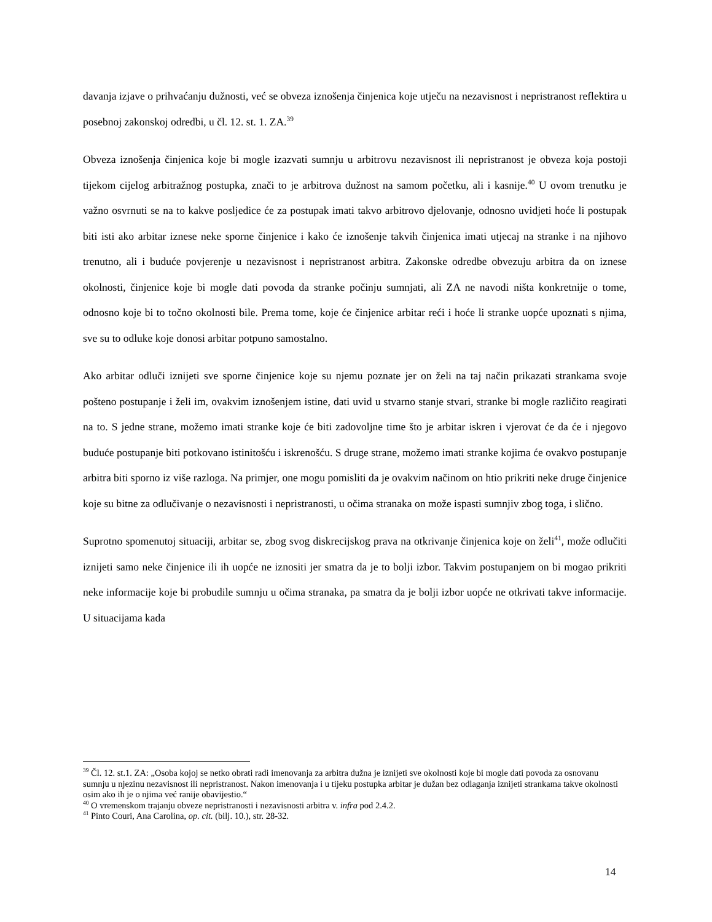davanja izjave o prihvaćanju dužnosti, već se obveza iznošenja činjenica koje utječu na nezavisnost i nepristranost reflektira u posebnoj zakonskoj odredbi, u čl. 12. st. 1. ZA.<sup>39</sup>
Obveza iznošenja činjenica koje bi mogle izazvati sumnju u arbitrovu nezavisnost ili nepristranost je obveza koja postoji tijekom cijelog arbitražnog postupka, znači to je arbitrova dužnost na samom početku, ali i kasnije.<sup>40</sup> U ovom trenutku je važno osvrnuti se na to kakve posljedice će za postupak imati takvo arbitrovo djelovanje, odnosno uvidjeti hoće li postupak biti isti ako arbitar iznese neke sporne činjenice i kako će iznošenje takvih činjenica imati utjecaj na stranke i na njihovo trenutno, ali i buduće povjerenje u nezavisnost i nepristranost arbitra. Zakonske odredbe obvezuju arbitra da on iznese okolnosti, činjenice koje bi mogle dati povoda da stranke počinju sumnjati, ali ZA ne navodi ništa konkretnije o tome, odnosno koje bi to točno okolnosti bile. Prema tome, koje će činjenice arbitar reći i hoće li stranke uopće upoznati s njima, sve su to odluke koje donosi arbitar potpuno samostalno.
Ako arbitar odluči iznijeti sve sporne činjenice koje su njemu poznate jer on želi na taj način prikazati strankama svoje pošteno postupanje i želi im, ovakvim iznošenjem istine, dati uvid u stvarno stanje stvari, stranke bi mogle različito reagirati na to. S jedne strane, možemo imati stranke koje će biti zadovoljne time što je arbitar iskren i vjerovat će da će i njegovo buduće postupanje biti potkovano istinitošću i iskrenošću. S druge strane, možemo imati stranke kojima će ovakvo postupanje arbitra biti sporno iz više razloga. Na primjer, one mogu pomisliti da je ovakvim načinom on htio prikriti neke druge činjenice koje su bitne za odlučivanje o nezavisnosti i nepristranosti, u očima stranaka on može ispasti sumnjiv zbog toga, i slično.
Suprotno spomenutoj situaciji, arbitar se, zbog svog diskrecijskog prava na otkrivanje činjenica koje on želi<sup>41</sup>, može odlučiti iznijeti samo neke činjenice ili ih uopće ne iznositi jer smatra da je to bolji izbor. Takvim postupanjem on bi mogao prikriti neke informacije koje bi probudile sumnju u očima stranaka, pa smatra da je bolji izbor uopće ne otkrivati takve informacije. U situacijama kada
<sup>39</sup> Čl. 12. st.1. ZA: „Osoba kojoj se netko obrati radi imenovanja za arbitra dužna je iznijeti sve okolnosti koje bi mogle dati povoda za osnovanu sumnju u njezinu nezavisnost ili nepristranost. Nakon imenovanja i u tijeku postupka arbitar je dužan bez odlaganja iznijeti strankama takve okolnosti osim ako ih je o njima već ranije obavijestio.“
<sup>40</sup> O vremenskom trajanju obveze nepristranosti i nezavisnosti arbitra v. infra pod 2.4.2.
<sup>41</sup> Pinto Couri, Ana Carolina, op. cit. (bilj. 10.), str. 28-32.
14